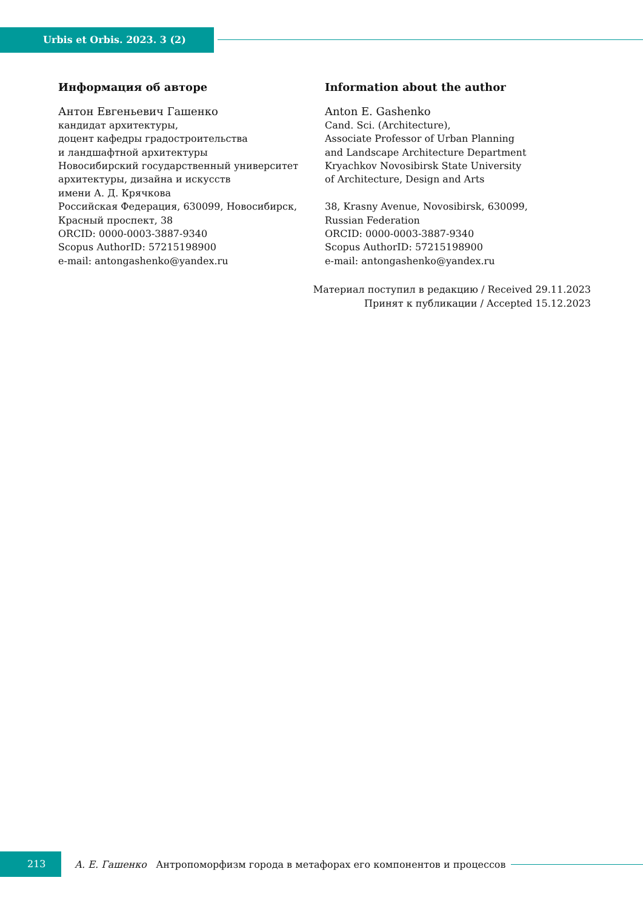Urbis et Orbis. 2023. 3 (2)
Информация об авторе
Антон Евгеньевич Гашенко
кандидат архитектуры,
доцент кафедры градостроительства
и ландшафтной архитектуры
Новосибирский государственный университет
архитектуры, дизайна и искусств
имени А. Д. Крячкова
Российская Федерация, 630099, Новосибирск,
Красный проспект, 38
ORCID: 0000-0003-3887-9340
Scopus AuthorID: 57215198900
e-mail: antongashenko@yandex.ru
Information about the author
Anton E. Gashenko
Cand. Sci. (Architecture),
Associate Professor of Urban Planning
and Landscape Architecture Department
Kryachkov Novosibirsk State University
of Architecture, Design and Arts
38, Krasny Avenue, Novosibirsk, 630099,
Russian Federation
ORCID: 0000-0003-3887-9340
Scopus AuthorID: 57215198900
e-mail: antongashenko@yandex.ru
Материал поступил в редакцию / Received 29.11.2023
Принят к публикации / Accepted 15.12.2023
213
А. Е. Гашенко Антропоморфизм города в метафорах его компонентов и процессов